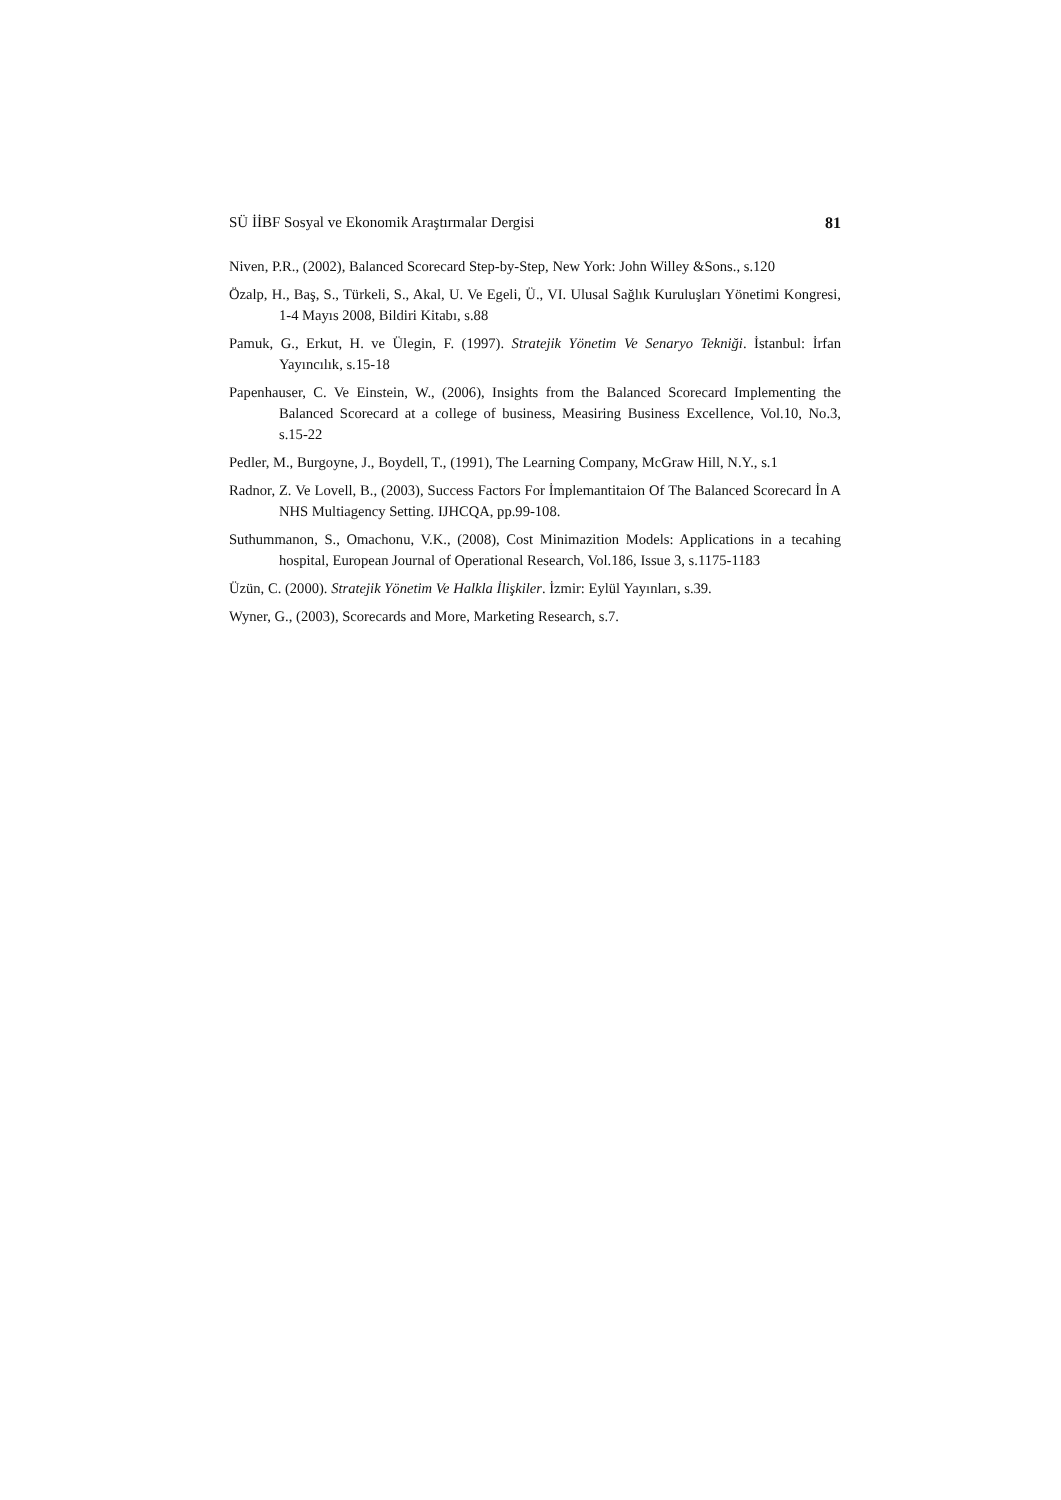SÜ İİBF Sosyal ve Ekonomik Araştırmalar Dergisi 81
Niven, P.R., (2002), Balanced Scorecard Step-by-Step, New York: John Willey &Sons., s.120
Özalp, H., Baş, S., Türkeli, S., Akal, U. Ve Egeli, Ü., VI. Ulusal Sağlık Kuruluşları Yönetimi Kongresi, 1-4 Mayıs 2008, Bildiri Kitabı, s.88
Pamuk, G., Erkut, H. ve Ülegin, F. (1997). Stratejik Yönetim Ve Senaryo Tekniği. İstanbul: İrfan Yayıncılık, s.15-18
Papenhauser, C. Ve Einstein, W., (2006), Insights from the Balanced Scorecard Implementing the Balanced Scorecard at a college of business, Measiring Business Excellence, Vol.10, No.3, s.15-22
Pedler, M., Burgoyne, J., Boydell, T., (1991), The Learning Company, McGraw Hill, N.Y., s.1
Radnor, Z. Ve Lovell, B., (2003), Success Factors For İmplemantitaion Of The Balanced Scorecard İn A NHS Multiagency Setting. IJHCQA, pp.99-108.
Suthummanon, S., Omachonu, V.K., (2008), Cost Minimazition Models: Applications in a tecahing hospital, European Journal of Operational Research, Vol.186, Issue 3, s.1175-1183
Üzün, C. (2000). Stratejik Yönetim Ve Halkla İlişkiler. İzmir: Eylül Yayınları, s.39.
Wyner, G., (2003), Scorecards and More, Marketing Research, s.7.